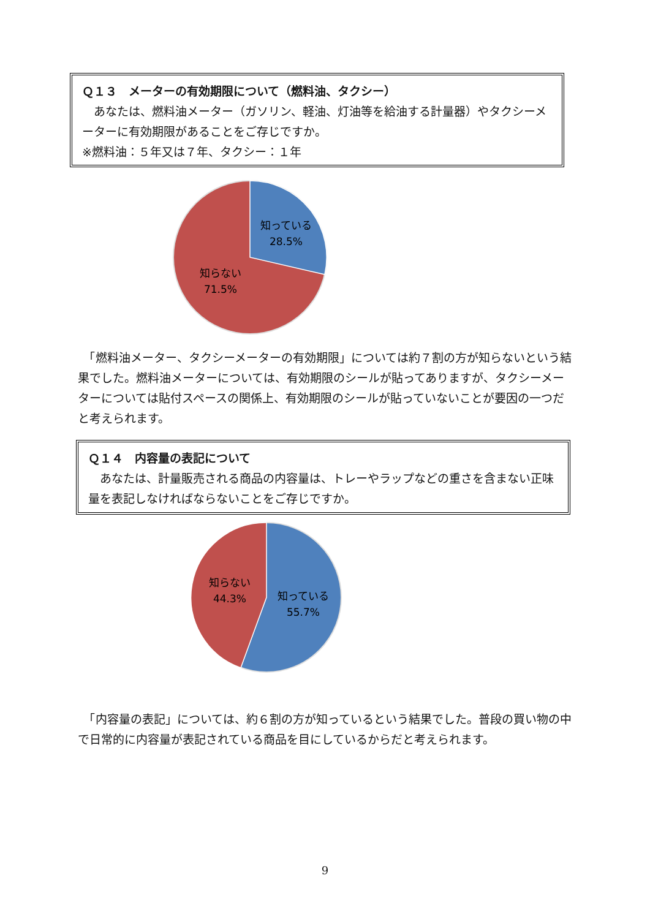Ｑ１３　メーターの有効期限について（燃料油、タクシー）
　あなたは、燃料油メーター（ガソリン、軽油、灯油等を給油する計量器）やタクシーメーターに有効期限があることをご存じですか。
※燃料油：５年又は７年、タクシー：１年
知っている
28.5%
知らない
71.5%
　「燃料油メーター、タクシーメーターの有効期限」については約７割の方が知らないという結果でした。燃料油メーターについては、有効期限のシールが貼ってありますが、タクシーメーターについては貼付スペースの関係上、有効期限のシールが貼っていないことが要因の一つだと考えられます。
Ｑ１４　内容量の表記について
　あなたは、計量販売される商品の内容量は、トレーやラップなどの重さを含まない正味量を表記しなければならないことをご存じですか。
知らない
44.3%
知っている
55.7%
　「内容量の表記」については、約６割の方が知っているという結果でした。普段の買い物の中で日常的に内容量が表記されている商品を目にしているからだと考えられます。
9